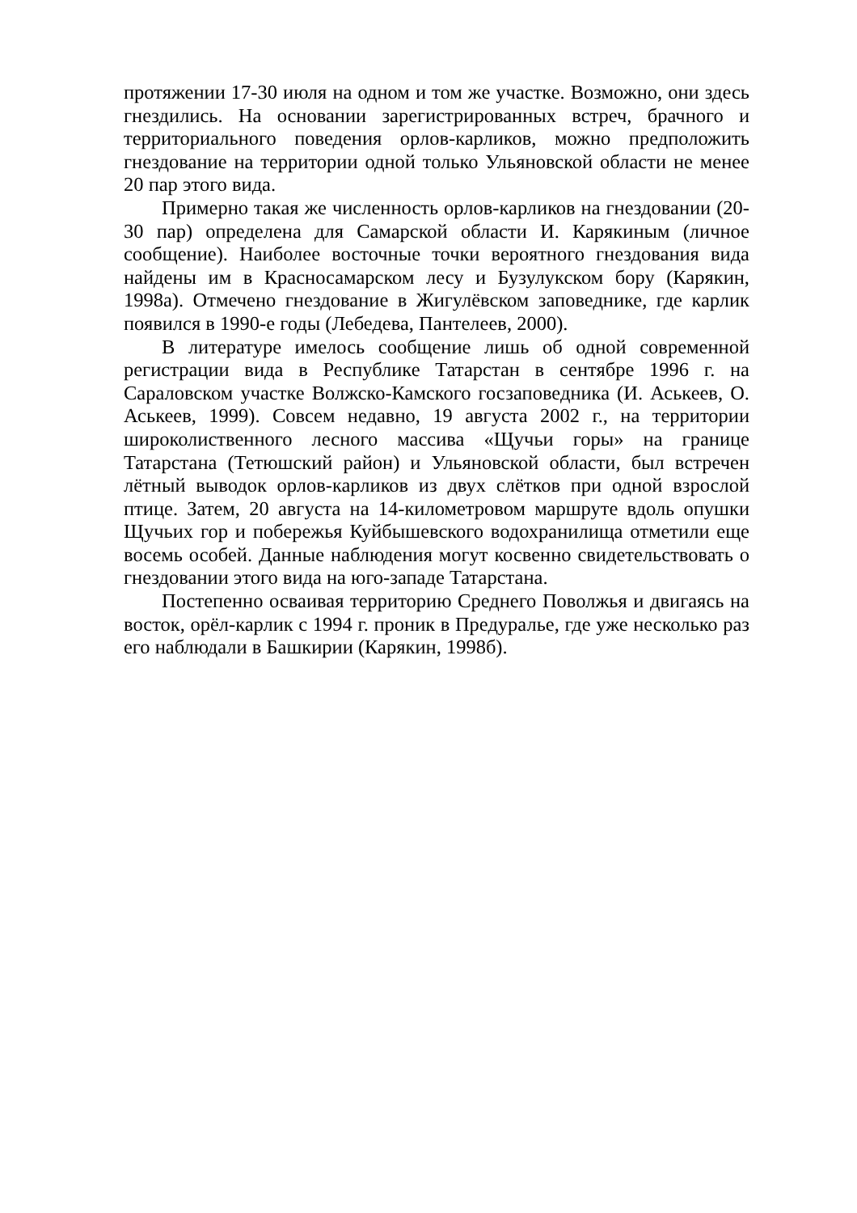протяжении 17-30 июля на одном и том же участке. Возможно, они здесь гнездились. На основании зарегистрированных встреч, брачного и территориального поведения орлов-карликов, можно предположить гнездование на территории одной только Ульяновской области не менее 20 пар этого вида.
Примерно такая же численность орлов-карликов на гнездовании (20-30 пар) определена для Самарской области И. Карякиным (личное сообщение). Наиболее восточные точки вероятного гнездования вида найдены им в Красносамарском лесу и Бузулукском бору (Карякин, 1998а). Отмечено гнездование в Жигулёвском заповеднике, где карлик появился в 1990-е годы (Лебедева, Пантелеев, 2000).
В литературе имелось сообщение лишь об одной современной регистрации вида в Республике Татарстан в сентябре 1996 г. на Сараловском участке Волжско-Камского госзаповедника (И. Аськеев, О. Аськеев, 1999). Совсем недавно, 19 августа 2002 г., на территории широколиственного лесного массива «Щучьи горы» на границе Татарстана (Тетюшский район) и Ульяновской области, был встречен лётный выводок орлов-карликов из двух слётков при одной взрослой птице. Затем, 20 августа на 14-километровом маршруте вдоль опушки Щучьих гор и побережья Куйбышевского водохранилища отметили еще восемь особей. Данные наблюдения могут косвенно свидетельствовать о гнездовании этого вида на юго-западе Татарстана.
Постепенно осваивая территорию Среднего Поволжья и двигаясь на восток, орёл-карлик с 1994 г. проник в Предуралье, где уже несколько раз его наблюдали в Башкирии (Карякин, 1998б).